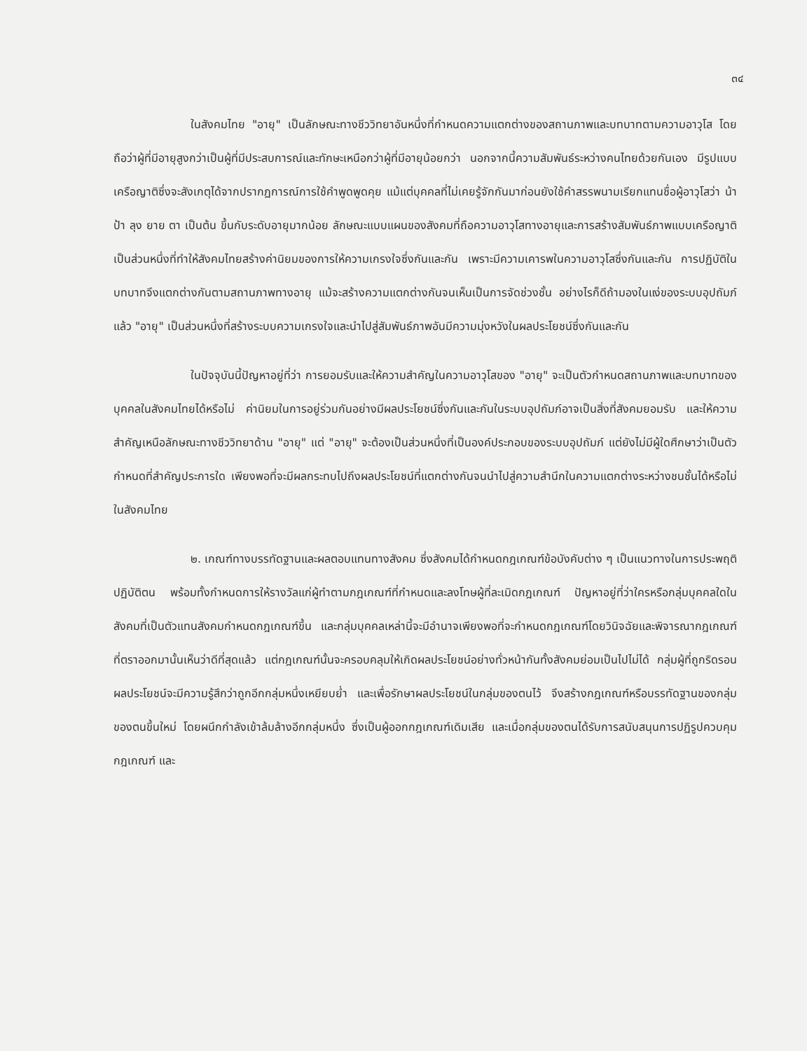๓๔
ในสังคมไทย "อายุ" เป็นลักษณะทางชีววิทยาอันหนึ่งที่กำหนดความแตกต่างของสถานภาพและบทบาทตามความอาวุโส โดยถือว่าผู้ที่มีอายุสูงกว่าเป็นผู้ที่มีประสบการณ์และทักษะเหนือกว่าผู้ที่มีอายุน้อยกว่า นอกจากนี้ความสัมพันธ์ระหว่างคนไทยด้วยกันเอง มีรูปแบบเครือญาติซึ่งจะสังเกตุได้จากปรากฏการณ์การใช้คำพูดพูดคุย แม้แต่บุคคลที่ไม่เคยรู้จักกันมาก่อนยังใช้คำสรรพนามเรียกแทนชื่อผู้อาวุโสว่า น้า ป้า ลุง ยาย ตา เป็นต้น ขึ้นกับระดับอายุมากน้อย ลักษณะแบบแผนของสังคมที่ถือความอาวุโสทางอายุและการสร้างสัมพันธ์ภาพแบบเครือญาติเป็นส่วนหนึ่งที่ทำให้สังคมไทยสร้างค่านิยมของการให้ความเกรงใจซึ่งกันและกัน เพราะมีความเคารพในความอาวุโสซึ่งกันและกัน การปฏิบัติในบทบาทจึงแตกต่างกันตามสถานภาพทางอายุ แม้จะสร้างความแตกต่างกันจนเห็นเป็นการจัดช่วงชั้น อย่างไรก็ดีถ้ามองในแง่ของระบบอุปถัมภ์แล้ว "อายุ" เป็นส่วนหนึ่งที่สร้างระบบความเกรงใจและนำไปสู่สัมพันธ์ภาพอันมีความมุ่งหวังในผลประโยชน์ซึ่งกันและกัน
ในปัจจุบันนี้ปัญหาอยู่ที่ว่า การยอมรับและให้ความสำคัญในความอาวุโสของ "อายุ" จะเป็นตัวกำหนดสถานภาพและบทบาทของบุคคลในสังคมไทยได้หรือไม่ ค่านิยมในการอยู่ร่วมกันอย่างมีผลประโยชน์ซึ่งกันและกันในระบบอุปถัมภ์อาจเป็นสิ่งที่สังคมยอมรับ และให้ความสำคัญเหนือลักษณะทางชีววิทยาด้าน "อายุ" แต่ "อายุ" จะต้องเป็นส่วนหนึ่งที่เป็นองค์ประกอบของระบบอุปถัมภ์ แต่ยังไม่มีผู้ใดศึกษาว่าเป็นตัวกำหนดที่สำคัญประการใด เพียงพอที่จะมีผลกระทบไปถึงผลประโยชน์ที่แตกต่างกันจนนำไปสู่ความสำนึกในความแตกต่างระหว่างชนชั้นได้หรือไม่ในสังคมไทย
๒. เกณฑ์ทางบรรทัดฐานและผลตอบแทนทางสังคม ซึ่งสังคมได้กำหนดกฎเกณฑ์ข้อบังคับต่าง ๆ เป็นแนวทางในการประพฤติปฏิบัติตน พร้อมทั้งกำหนดการให้รางวัลแก่ผู้ทำตามกฎเกณฑ์ที่กำหนดและลงโทษผู้ที่ละเมิดกฎเกณฑ์ ปัญหาอยู่ที่ว่าใครหรือกลุ่มบุคคลใดในสังคมที่เป็นตัวแทนสังคมกำหนดกฎเกณฑ์ขึ้น และกลุ่มบุคคลเหล่านี้จะมีอำนาจเพียงพอที่จะกำหนดกฎเกณฑ์โดยวินิจฉัยและพิจารณากฎเกณฑ์ที่ตราออกมานั้นเห็นว่าดีที่สุดแล้ว แต่กฎเกณฑ์นั้นจะครอบคลุมให้เกิดผลประโยชน์อย่างทั่วหน้ากันทั้งสังคมย่อมเป็นไปไม่ได้ กลุ่มผู้ที่ถูกริดรอนผลประโยชน์จะมีความรู้สึกว่าถูกอีกกลุ่มหนึ่งเหยียบย่ำ และเพื่อรักษาผลประโยชน์ในกลุ่มของตนไว้ จึงสร้างกฎเกณฑ์หรือบรรทัดฐานของกลุ่มของตนขึ้นใหม่ โดยผนึกกำลังเข้าล้มล้างอีกกลุ่มหนึ่ง ซึ่งเป็นผู้ออกกฎเกณฑ์เดิมเสีย และเมื่อกลุ่มของตนได้รับการสนับสนุนการปฏิรูปควบคุมกฎเกณฑ์ และ